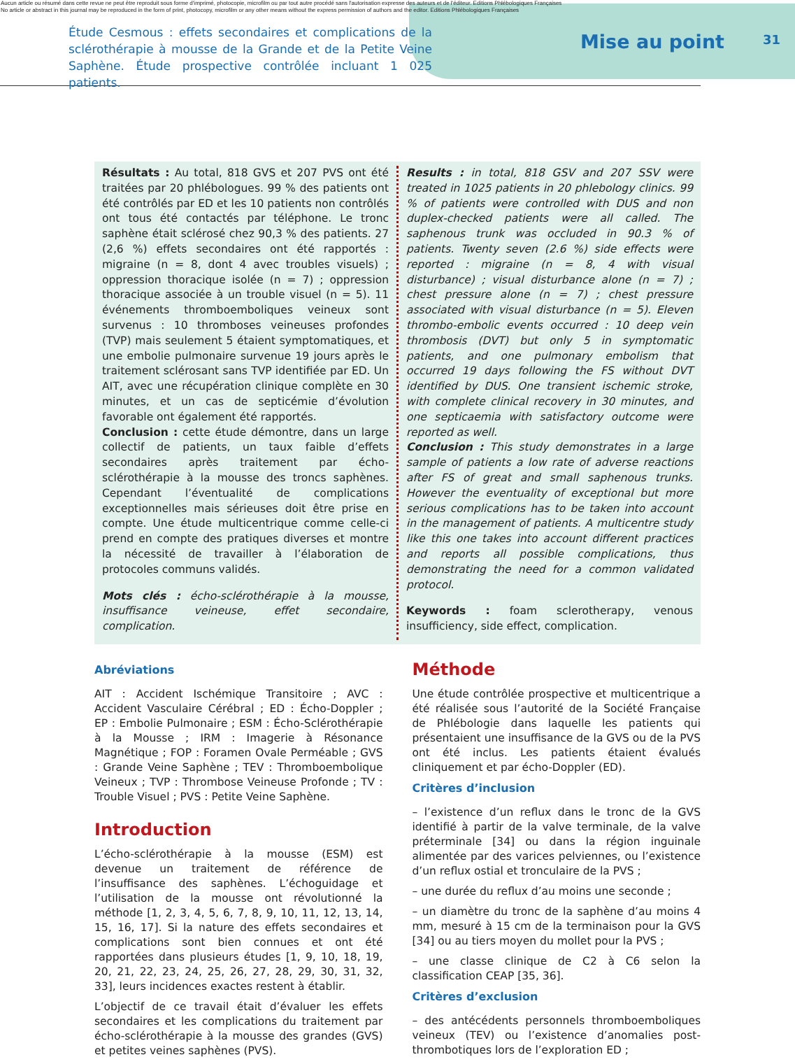Aucun article ou résumé dans cette revue ne peut être reproduit sous forme d'imprimé, photocopie, microfilm ou par tout autre procédé sans l'autorisation expresse des auteurs et de l'éditeur. Editions Phlébologiques Françaises
No article or abstract in this journal may be reproduced in the form of print, photocopy, microfilm or any other means without the express permission of authors and the editor. Editions Phlébologiques Françaises
Étude Cesmous : effets secondaires et complications de la sclérothérapie à mousse de la Grande et de la Petite Veine Saphène. Étude prospective contrôlée incluant 1 025 patients.
Mise au point
31
Résultats : Au total, 818 GVS et 207 PVS ont été traitées par 20 phlébologues. 99 % des patients ont été contrôlés par ED et les 10 patients non contrôlés ont tous été contactés par téléphone. Le tronc saphène était sclérosé chez 90,3 % des patients. 27 (2,6 %) effets secondaires ont été rapportés : migraine (n = 8, dont 4 avec troubles visuels) ; oppression thoracique isolée (n = 7) ; oppression thoracique associée à un trouble visuel (n = 5). 11 événements thromboemboliques veineux sont survenus : 10 thromboses veineuses profondes (TVP) mais seulement 5 étaient symptomatiques, et une embolie pulmonaire survenue 19 jours après le traitement sclérosant sans TVP identifiée par ED. Un AIT, avec une récupération clinique complète en 30 minutes, et un cas de septicémie d’évolution favorable ont également été rapportés.
Conclusion : cette étude démontre, dans un large collectif de patients, un taux faible d’effets secondaires après traitement par écho-sclérothérapie à la mousse des troncs saphènes. Cependant l’éventualité de complications exceptionnelles mais sérieuses doit être prise en compte. Une étude multicentrique comme celle-ci prend en compte des pratiques diverses et montre la nécessité de travailler à l’élaboration de protocoles communs validés.
Mots clés : écho-sclérothérapie à la mousse, insuffisance veineuse, effet secondaire, complication.
Results : in total, 818 GSV and 207 SSV were treated in 1025 patients in 20 phlebology clinics. 99 % of patients were controlled with DUS and non duplex-checked patients were all called. The saphenous trunk was occluded in 90.3 % of patients. Twenty seven (2.6 %) side effects were reported : migraine (n = 8, 4 with visual disturbance) ; visual disturbance alone (n = 7) ; chest pressure alone (n = 7) ; chest pressure associated with visual disturbance (n = 5). Eleven thrombo-embolic events occurred : 10 deep vein thrombosis (DVT) but only 5 in symptomatic patients, and one pulmonary embolism that occurred 19 days following the FS without DVT identified by DUS. One transient ischemic stroke, with complete clinical recovery in 30 minutes, and one septicaemia with satisfactory outcome were reported as well.
Conclusion : This study demonstrates in a large sample of patients a low rate of adverse reactions after FS of great and small saphenous trunks. However the eventuality of exceptional but more serious complications has to be taken into account in the management of patients. A multicentre study like this one takes into account different practices and reports all possible complications, thus demonstrating the need for a common validated protocol.
Keywords : foam sclerotherapy, venous insufficiency, side effect, complication.
Abréviations
AIT : Accident Ischémique Transitoire ; AVC : Accident Vasculaire Cérébral ; ED : Écho-Doppler ; EP : Embolie Pulmonaire ; ESM : Écho-Sclérothérapie à la Mousse ; IRM : Imagerie à Résonance Magnétique ; FOP : Foramen Ovale Perméable ; GVS : Grande Veine Saphène ; TEV : Thromboembolique Veineux ; TVP : Thrombose Veineuse Profonde ; TV : Trouble Visuel ; PVS : Petite Veine Saphène.
Introduction
L’écho-sclérothérapie à la mousse (ESM) est devenue un traitement de référence de l’insuffisance des saphènes. L’échoguidage et l’utilisation de la mousse ont révolutionné la méthode [1, 2, 3, 4, 5, 6, 7, 8, 9, 10, 11, 12, 13, 14, 15, 16, 17]. Si la nature des effets secondaires et complications sont bien connues et ont été rapportées dans plusieurs études [1, 9, 10, 18, 19, 20, 21, 22, 23, 24, 25, 26, 27, 28, 29, 30, 31, 32, 33], leurs incidences exactes restent à établir.
L’objectif de ce travail était d’évaluer les effets secondaires et les complications du traitement par écho-sclérothérapie à la mousse des grandes (GVS) et petites veines saphènes (PVS).
Méthode
Une étude contrôlée prospective et multicentrique a été réalisée sous l’autorité de la Société Française de Phlébologie dans laquelle les patients qui présentaient une insuffisance de la GVS ou de la PVS ont été inclus. Les patients étaient évalués cliniquement et par écho-Doppler (ED).
Critères d’inclusion
– l’existence d’un reflux dans le tronc de la GVS identifié à partir de la valve terminale, de la valve préterminale [34] ou dans la région inguinale alimentée par des varices pelviennes, ou l’existence d’un reflux ostial et tronculaire de la PVS ;
– une durée du reflux d’au moins une seconde ;
– un diamètre du tronc de la saphène d’au moins 4 mm, mesuré à 15 cm de la terminaison pour la GVS [34] ou au tiers moyen du mollet pour la PVS ;
– une classe clinique de C2 à C6 selon la classification CEAP [35, 36].
Critères d’exclusion
– des antécédents personnels thromboemboliques veineux (TEV) ou l’existence d’anomalies post-thrombotiques lors de l’exploration ED ;